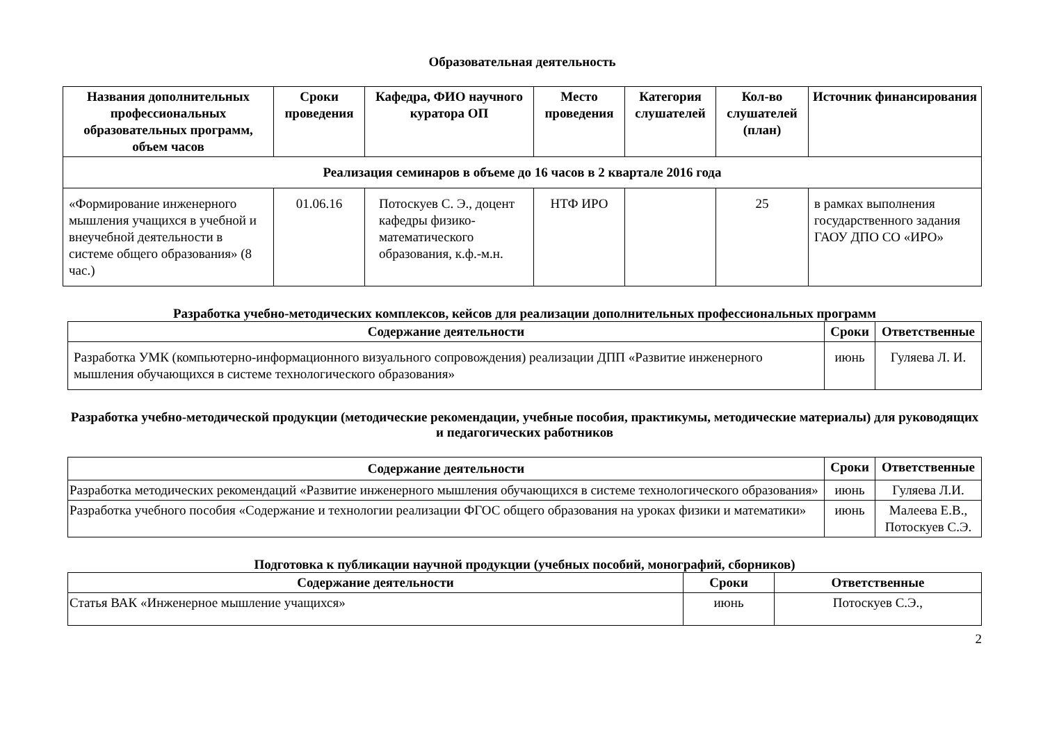Образовательная деятельность
| Названия дополнительных профессиональных образовательных программ, объем часов | Сроки проведения | Кафедра, ФИО научного куратора ОП | Место проведения | Категория слушателей | Кол-во слушателей (план) | Источник финансирования |
| --- | --- | --- | --- | --- | --- | --- |
| Реализация семинаров в объеме до 16 часов в 2 квартале 2016 года | | | | | | |
| «Формирование инженерного мышления учащихся в учебной и внеучебной деятельности в системе общего образования» (8 час.) | 01.06.16 | Потоскуев С. Э., доцент кафедры физико-математического образования, к.ф.-м.н. | НТФ ИРО | | 25 | в рамках выполнения государственного задания ГАОУ ДПО СО «ИРО» |
Разработка учебно-методических комплексов, кейсов для реализации дополнительных профессиональных программ
| Содержание деятельности | Сроки | Ответственные |
| --- | --- | --- |
| Разработка УМК (компьютерно-информационного визуального сопровождения) реализации ДПП «Развитие инженерного мышления обучающихся в системе технологического образования» | июнь | Гуляева Л. И. |
Разработка учебно-методической продукции (методические рекомендации, учебные пособия, практикумы, методические материалы) для руководящих и педагогических работников
| Содержание деятельности | Сроки | Ответственные |
| --- | --- | --- |
| Разработка методических рекомендаций «Развитие инженерного мышления обучающихся в системе технологического образования» | июнь | Гуляева Л.И. |
| Разработка учебного пособия «Содержание и технологии реализации ФГОС общего образования на уроках физики и математики» | июнь | Малеева Е.В., Потоскуев С.Э. |
Подготовка к публикации научной продукции (учебных пособий, монографий, сборников)
| Содержание деятельности | Сроки | Ответственные |
| --- | --- | --- |
| Статья ВАК «Инженерное мышление учащихся» | июнь | Потоскуев С.Э., |
2